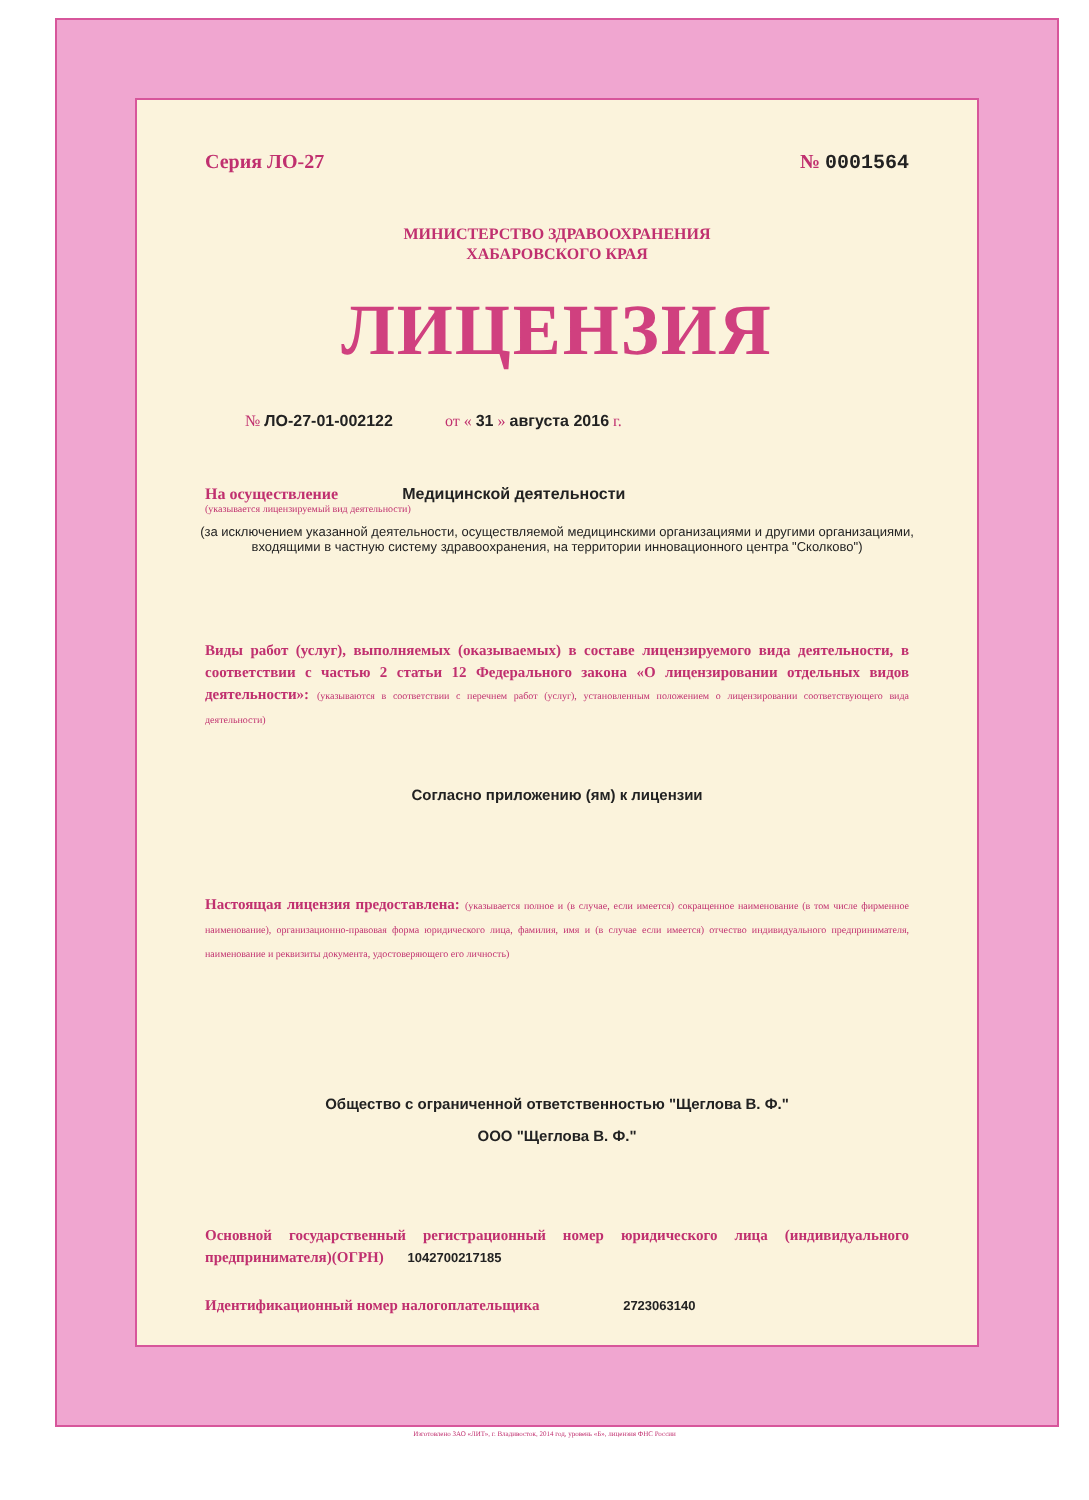Серия ЛО-27 № 0001564
МИНИСТЕРСТВО ЗДРАВООХРАНЕНИЯ
ХАБАРОВСКОГО КРАЯ
ЛИЦЕНЗИЯ
№ ЛО-27-01-002122 от « 31 » августа 2016 г.
На осуществление Медицинской деятельности
(указывается лицензируемый вид деятельности)
(за исключением указанной деятельности, осуществляемой медицинскими организациями и другими организациями, входящими в частную систему здравоохранения, на территории инновационного центра "Сколково")
Виды работ (услуг), выполняемых (оказываемых) в составе лицензируемого вида деятельности, в соответствии с частью 2 статьи 12 Федерального закона «О лицензировании отдельных видов деятельности»: (указываются в соответствии с перечнем работ (услуг), установленным положением о лицензировании соответствующего вида деятельности)
Согласно приложению (ям) к лицензии
Настоящая лицензия предоставлена: (указывается полное и (в случае, если имеется) сокращенное наименование (в том числе фирменное наименование), организационно-правовая форма юридического лица, фамилия, имя и (в случае если имеется) отчество индивидуального предпринимателя, наименование и реквизиты документа, удостоверяющего его личность)
Общество с ограниченной ответственностью "Щеглова В. Ф."
ООО "Щеглова В. Ф."
Основной государственный регистрационный номер юридического лица (индивидуального предпринимателя)(ОГРН) 1042700217185
Идентификационный номер налогоплательщика 2723063140
Изготовлено ЗАО «ЛИТ», г. Владивосток, 2014 год, уровень «Б», лицензия ФНС России